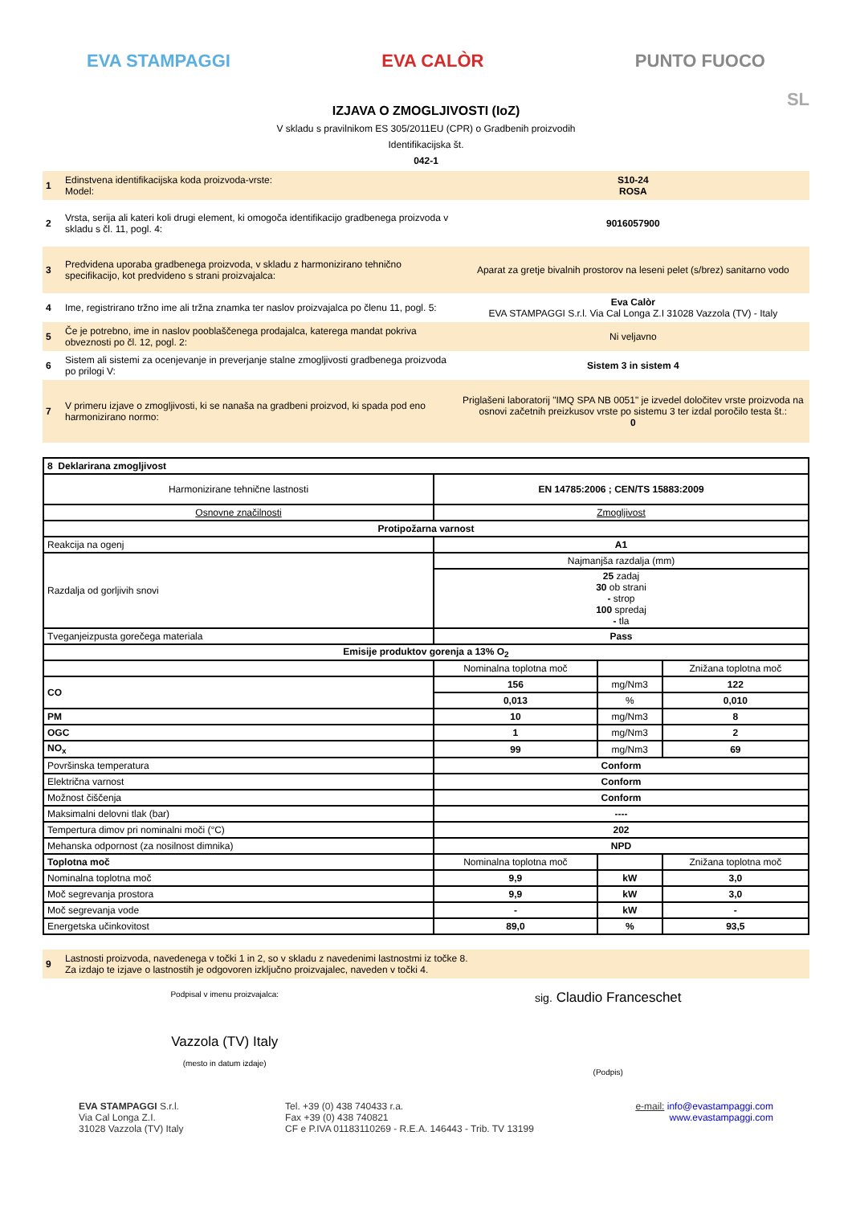EVA STAMPAGGI EVA CALÒR PUNTO FUOCO
IZJAVA O ZMOGLJIVOSTI (IoZ)
SL
V skladu s pravilnikom ES 305/2011EU (CPR) o Gradbenih proizvodih
Identifikacijska št.
042-1
| 1 | Edinstvena identifikacijska koda proizvoda-vrste: Model: | S10-24 ROSA |
| 2 | Vrsta, serija ali kateri koli drugi element, ki omogoča identifikacijo gradbenega proizvoda v skladu s čl. 11, pogl. 4: | 9016057900 |
| 3 | Predvidena uporaba gradbenega proizvoda, v skladu z harmonizirano tehnično specifikacijo, kot predvideno s strani proizvajalca: | Aparat za gretje bivalnih prostorov na leseni pelet (s/brez) sanitarno vodo |
| 4 | Ime, registrirano tržno ime ali tržna znamka ter naslov proizvajalca po členu 11, pogl. 5: | Eva Calòr EVA STAMPAGGI S.r.l. Via Cal Longa Z.I 31028 Vazzola (TV) - Italy |
| 5 | Če je potrebno, ime in naslov pooblaščenega prodajalca, katerega mandat pokriva obveznosti po čl. 12, pogl. 2: | Ni veljavno |
| 6 | Sistem ali sistemi za ocenjevanje in preverjanje stalne zmogljivosti gradbenega proizvoda po prilogi V: | Sistem 3 in sistem 4 |
| 7 | V primeru izjave o zmogljivosti, ki se nanaša na gradbeni proizvod, ki spada pod eno harmonizirano normo: | Priglašeni laboratorij "IMQ SPA NB 0051" je izvedel določitev vrste proizvoda na osnovi začetnih preizkusov vrste po sistemu 3 ter izdal poročilo testa št.: 0 |
| 8 Deklarirana zmogljivost | | | |
| Harmonizirane tehnične lastnosti | EN 14785:2006 ; CEN/TS 15883:2009 | | |
| Osnovne značilnosti | Zmogljivost | | |
| Protipožarna varnost | | | |
| Reakcija na ogenj | A1 | | |
| Razdalja od gorljivih snovi | Najmanjša razdalja (mm) | | |
| | 25 zadaj 30 ob strani - strop 100 spredaj - tla | | |
| Tveganjeizpusta gorečega materiala | Pass | | |
| Emisije produktov gorenja a 13% O<sub>2</sub> | | | |
| | Nominalna toplotna moč | | Znižana toplotna moč |
| CO | 156 | mg/Nm3 | 122 |
| | 0,013 | % | 0,010 |
| PM | 10 | mg/Nm3 | 8 |
| OGC | 1 | mg/Nm3 | 2 |
| NO<sub>x</sub> | 99 | mg/Nm3 | 69 |
| Površinska temperatura | Conform | | |
| Električna varnost | Conform | | |
| Možnost čiščenja | Conform | | |
| Maksimalni delovni tlak (bar) | ---- | | |
| Tempertura dimov pri nominalni moči (°C) | 202 | | |
| Mehanska odpornost (za nosilnost dimnika) | NPD | | |
| Toplotna moč | Nominalna toplotna moč | | Znižana toplotna moč |
| Nominalna toplotna moč | 9,9 | kW | 3,0 |
| Moč segrevanja prostora | 9,9 | kW | 3,0 |
| Moč segrevanja vode | - | kW | - |
| Energetska učinkovitost | 89,0 | % | 93,5 |
| 9 | Lastnosti proizvoda, navedenega v točki 1 in 2, so v skladu z navedenimi lastnostmi iz točke 8. Za izdajo te izjave o lastnostih je odgovoren izključno proizvajalec, naveden v točki 4. |
Podpisal v imenu proizvajalca:
Vazzola (TV) Italy
(mesto in datum izdaje)
sig. Claudio Franceschet
(Podpis)
EVA STAMPAGGI S.r.l.
Via Cal Longa Z.I.
31028 Vazzola (TV) Italy
Tel. +39 (0) 438 740433 r.a.
Fax +39 (0) 438 740821
CF e P.IVA 01183110269 - R.E.A. 146443 - Trib. TV 13199
e-mail: info@evastampaggi.com
www.evastampaggi.com